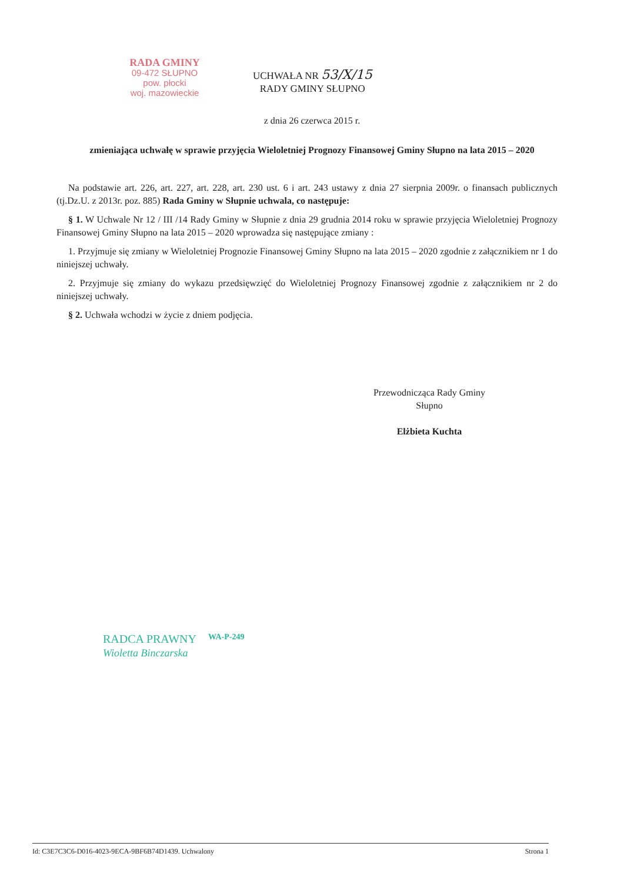RADA GMINY
09-472 SŁUPNO
pow. płocki
woj. mazowieckie
UCHWAŁA NR 53/X/15
RADY GMINY SŁUPNO
z dnia 26 czerwca 2015 r.
zmieniająca uchwałę w sprawie przyjęcia Wieloletniej Prognozy Finansowej Gminy Słupno na lata 2015 – 2020
Na podstawie art. 226, art. 227, art. 228, art. 230 ust. 6 i art. 243 ustawy z dnia 27 sierpnia 2009r. o finansach publicznych (tj.Dz.U. z 2013r. poz. 885) Rada Gminy w Słupnie uchwala, co następuje:
§ 1. W Uchwale Nr 12 / III /14 Rady Gminy w Słupnie z dnia 29 grudnia 2014 roku w sprawie przyjęcia Wieloletniej Prognozy Finansowej Gminy Słupno na lata 2015 – 2020 wprowadza się następujące zmiany :
1. Przyjmuje się zmiany w Wieloletniej Prognozie Finansowej Gminy Słupno na lata 2015 – 2020 zgodnie z załącznikiem nr 1 do niniejszej uchwały.
2. Przyjmuje się zmiany do wykazu przedsięwzięć do Wieloletniej Prognozy Finansowej zgodnie z załącznikiem nr 2 do niniejszej uchwały.
§ 2. Uchwała wchodzi w życie z dniem podjęcia.
Przewodnicząca Rady Gminy
Słupno
Elżbieta Kuchta
RADCA PRAWNY
Wioletta Binczarska
WA-P-249
Id: C3E7C3C6-D016-4023-9ECA-9BF6B74D1439. Uchwalony Strona 1